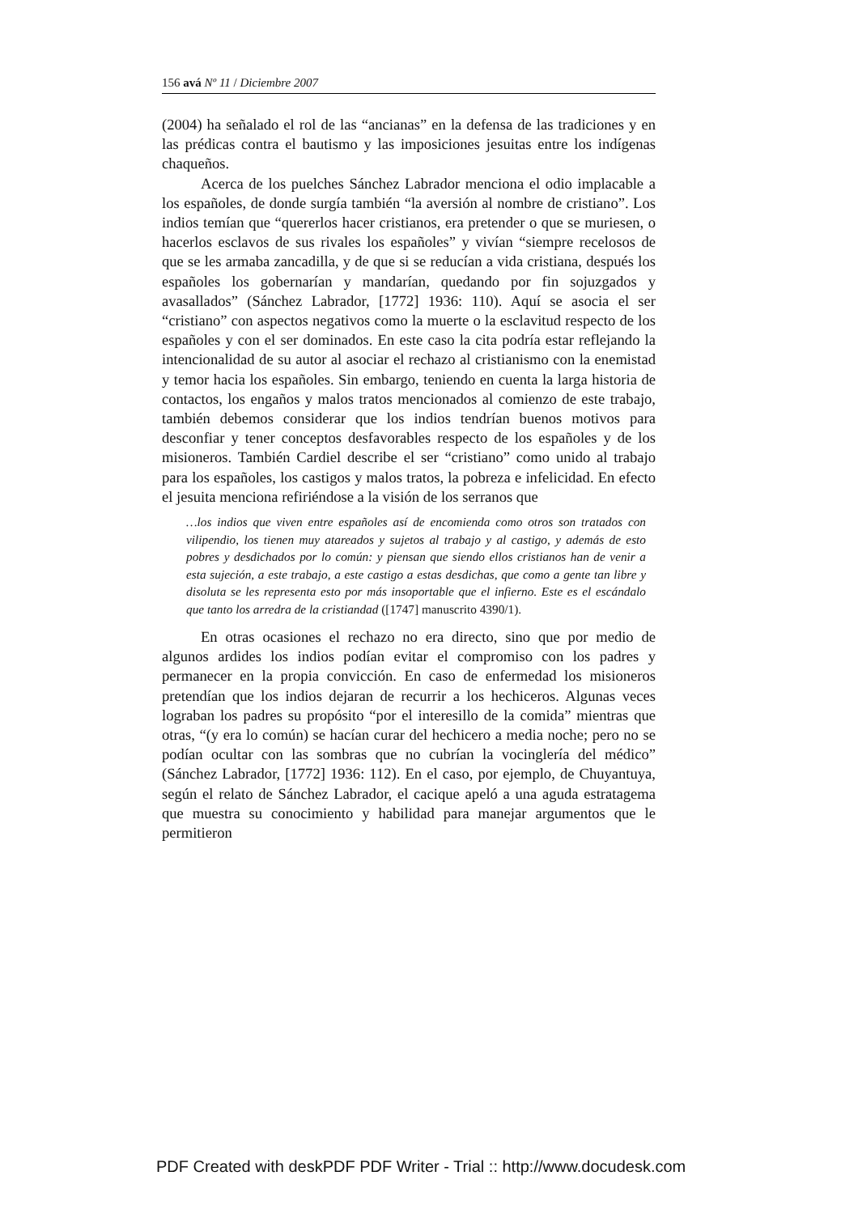156 avá Nº 11 / Diciembre 2007
(2004) ha señalado el rol de las “ancianas” en la defensa de las tradiciones y en las prédicas contra el bautismo y las imposiciones jesuitas entre los indígenas chaqueños.
Acerca de los puelches Sánchez Labrador menciona el odio implacable a los españoles, de donde surgía también “la aversión al nombre de cristiano”. Los indios temían que “quererlos hacer cristianos, era pretender o que se muriesen, o hacerlos esclavos de sus rivales los españoles” y vivían “siempre recelosos de que se les armaba zancadilla, y de que si se reducían a vida cristiana, después los españoles los gobernarían y mandarían, quedando por fin sojuzgados y avasallados” (Sánchez Labrador, [1772] 1936: 110). Aquí se asocia el ser “cristiano” con aspectos negativos como la muerte o la esclavitud respecto de los españoles y con el ser dominados. En este caso la cita podría estar reflejando la intencionalidad de su autor al asociar el rechazo al cristianismo con la enemistad y temor hacia los españoles. Sin embargo, teniendo en cuenta la larga historia de contactos, los engaños y malos tratos mencionados al comienzo de este trabajo, también debemos considerar que los indios tendrían buenos motivos para desconfiar y tener conceptos desfavorables respecto de los españoles y de los misioneros. También Cardiel describe el ser “cristiano” como unido al trabajo para los españoles, los castigos y malos tratos, la pobreza e infelicidad. En efecto el jesuita menciona refiriéndose a la visión de los serranos que
…los indios que viven entre españoles así de encomienda como otros son tratados con vilipendio, los tienen muy atareados y sujetos al trabajo y al castigo, y además de esto pobres y desdichados por lo común: y piensan que siendo ellos cristianos han de venir a esta sujeción, a este trabajo, a este castigo a estas desdichas, que como a gente tan libre y disoluta se les representa esto por más insoportable que el infierno. Este es el escándalo que tanto los arredra de la cristiandad ([1747] manuscrito 4390/1).
En otras ocasiones el rechazo no era directo, sino que por medio de algunos ardides los indios podían evitar el compromiso con los padres y permanecer en la propia convicción. En caso de enfermedad los misioneros pretendían que los indios dejaran de recurrir a los hechiceros. Algunas veces lograban los padres su propósito “por el interesillo de la comida” mientras que otras, “(y era lo común) se hacían curar del hechicero a media noche; pero no se podían ocultar con las sombras que no cubrían la vocinglería del médico” (Sánchez Labrador, [1772] 1936: 112). En el caso, por ejemplo, de Chuyantuya, según el relato de Sánchez Labrador, el cacique apeló a una aguda estratagema que muestra su conocimiento y habilidad para manejar argumentos que le permitieron
PDF Created with deskPDF PDF Writer - Trial :: http://www.docudesk.com